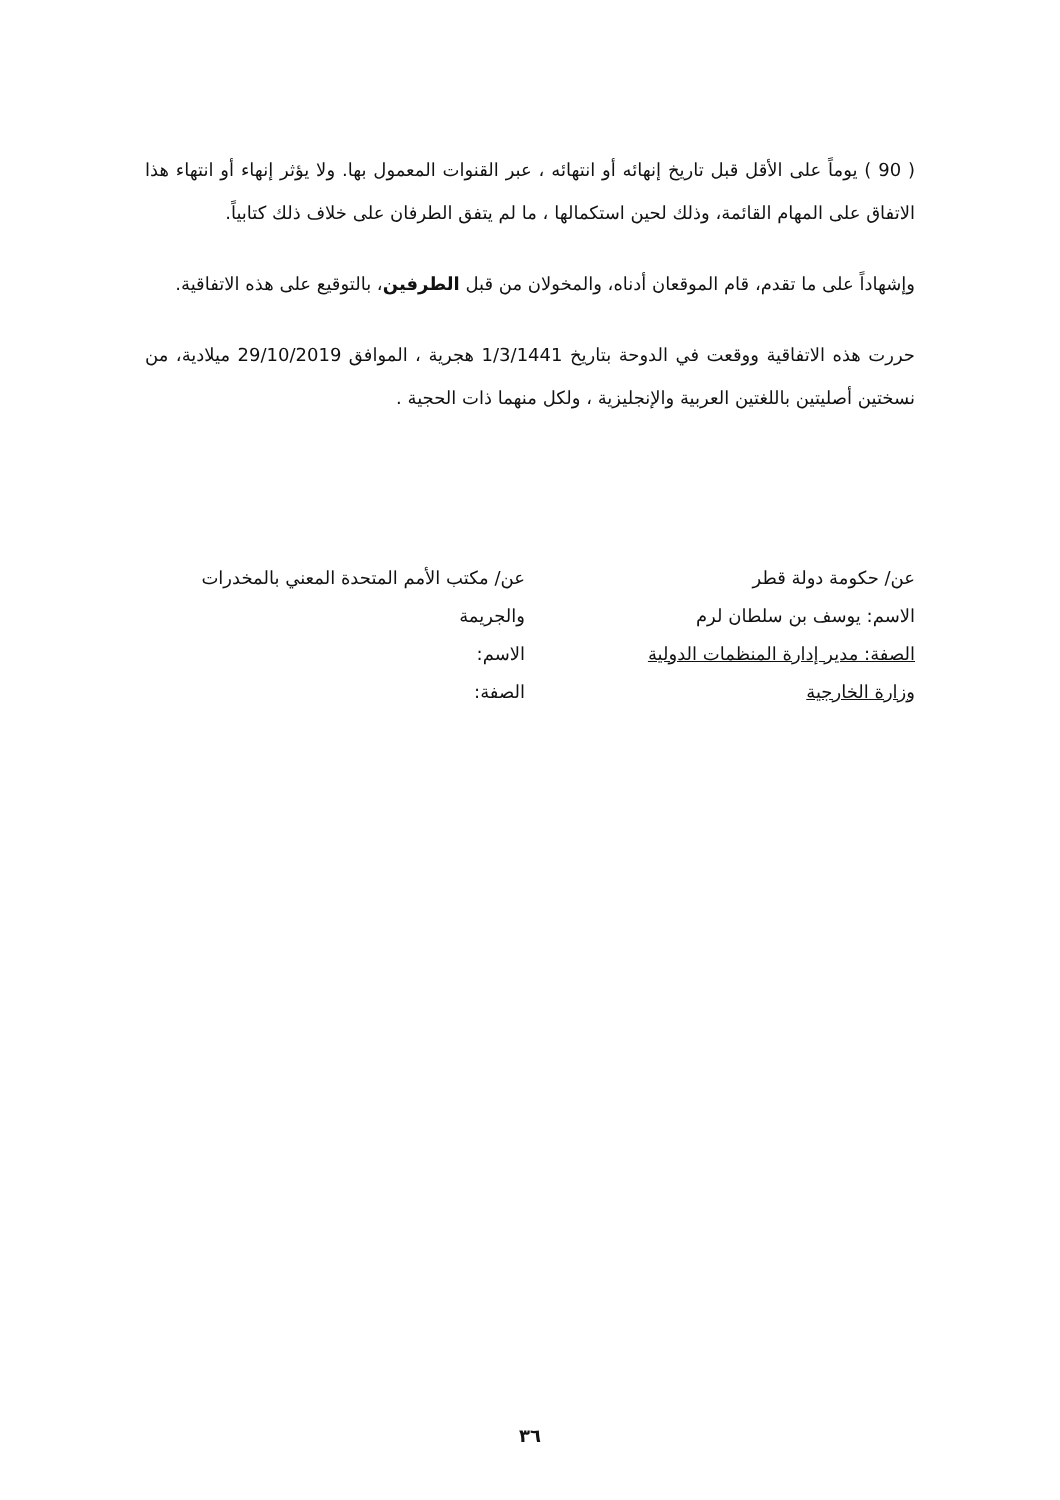( 90 ) يوماً على الأقل قبل تاريخ إنهائه أو انتهائه ، عبر القنوات المعمول بها. ولا يؤثر إنهاء أو انتهاء هذا الاتفاق على المهام القائمة، وذلك لحين استكمالها ، ما لم يتفق الطرفان على خلاف ذلك كتابياً.
وإشهاداً على ما تقدم، قام الموقعان أدناه، والمخولان من قبل الطرفين، بالتوقيع على هذه الاتفاقية.
حررت هذه الاتفاقية ووقعت في الدوحة بتاريخ 1/3/1441 هجرية ، الموافق 29/10/2019 ميلادية، من نسختين أصليتين باللغتين العربية والإنجليزية ، ولكل منهما ذات الحجية .
عن/ حكومة دولة قطر
الاسم: يوسف بن سلطان لرم
الصفة: مدير إدارة المنظمات الدولية
وزارة الخارجية
عن/ مكتب الأمم المتحدة المعني بالمخدرات والجريمة
الاسم:
الصفة:
٣٦